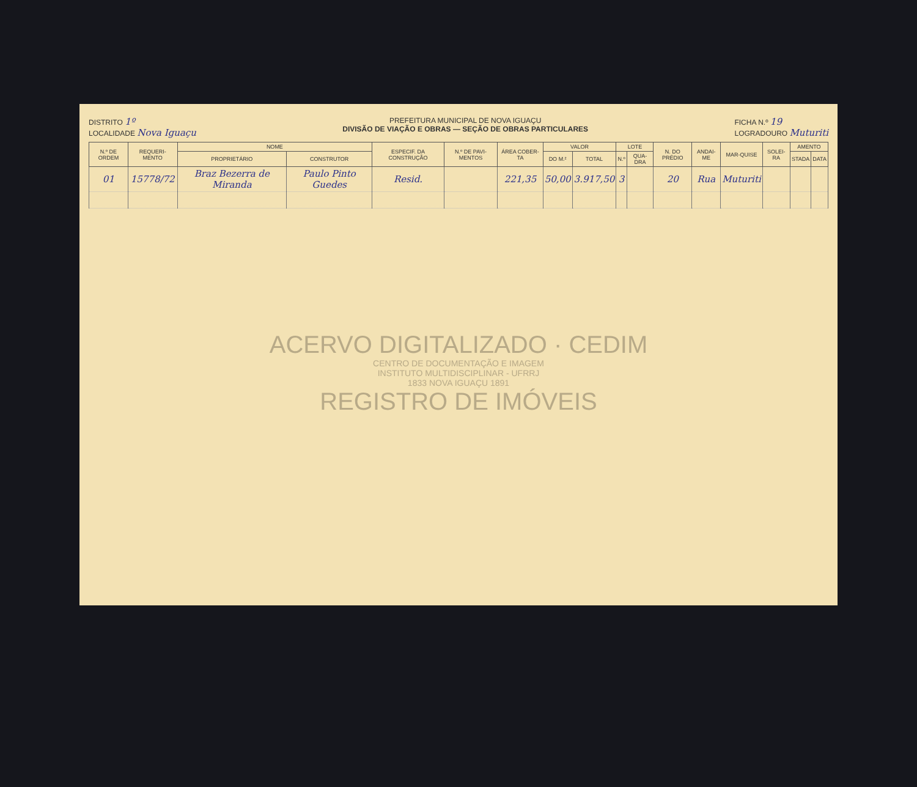DISTRITO 1º
LOCALIDADE Nova Iguaçu
PREFEITURA MUNICIPAL DE NOVA IGUAÇU
DIVISÃO DE VIAÇÃO E OBRAS — SEÇÃO DE OBRAS PARTICULARES
FICHA N.º 19
LOGRADOURO Muturiti
| N.º DE ORDEM | REQUERI-MENTO | NOME | | ESPECIF. DA CONSTRUÇÃO | N.º DE PAVI-MENTOS | ÁREA COBER-TA | VALOR | | LOTE | | N. DO PRÉDIO | ANDAI-ME | MAR-QUISE | SOLEI-RA | AMENTO | |
| --- | --- | --- | --- | --- | --- | --- | --- | --- | --- | --- | --- | --- | --- | --- | --- | --- |
| | | PROPRIETÁRIO | CONSTRUTOR | | | | DO M.² | TOTAL | N.º | QUA-DRA | | | | | STADA | DATA |
| 01 | 15778/72 | Braz Bezerra de Miranda | Paulo Pinto Guedes | Resid. | | 221,35 | 50,00 | 3.917,50 | 3 | | 20 | Rua | Muturiti | | | |
ACERVO DIGITALIZADO · CEDIM
CENTRO DE DOCUMENTAÇÃO E IMAGEM
INSTITUTO MULTIDISCIPLINAR - UFRRJ
1833 NOVA IGUAÇU 1891
REGISTRO DE IMÓVEIS